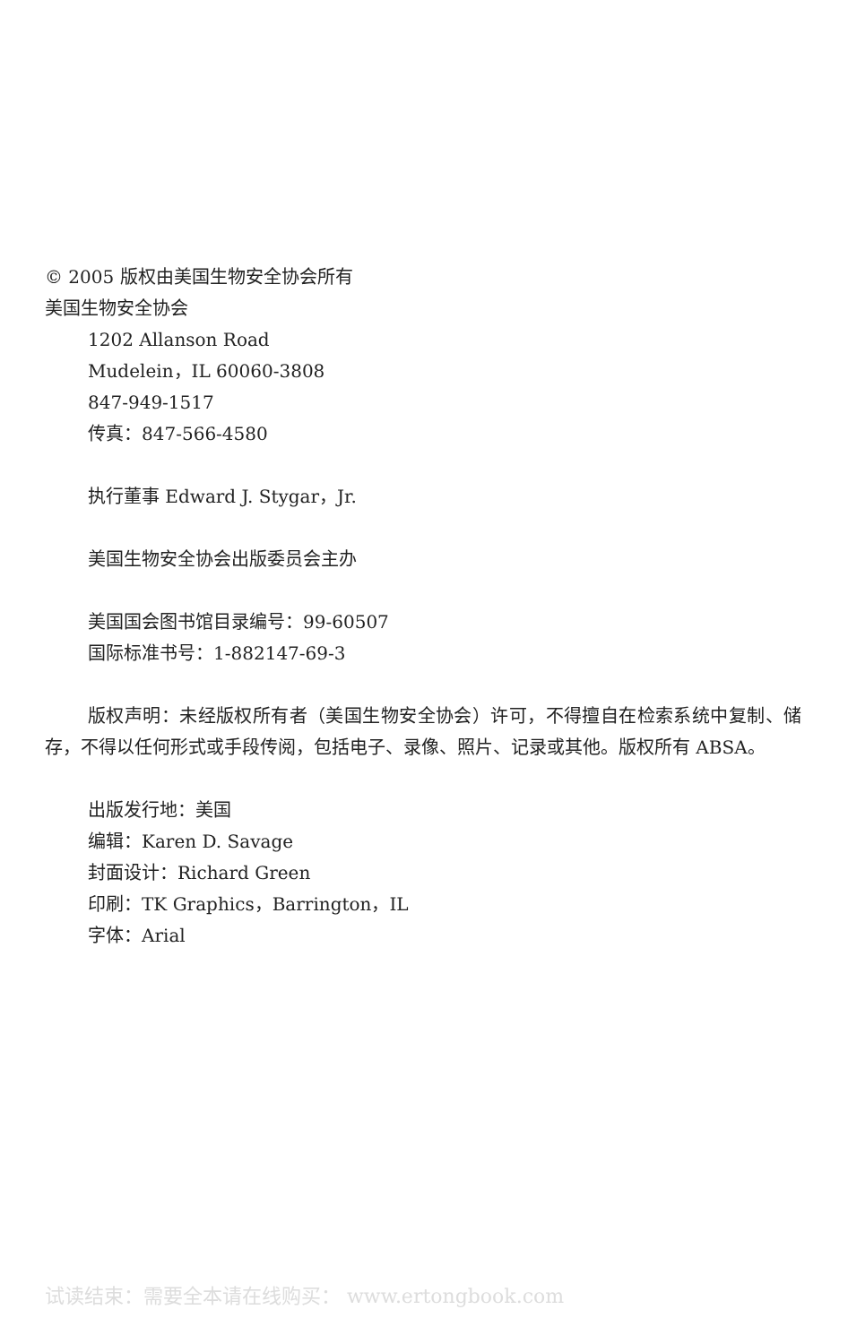© 2005 版权由美国生物安全协会所有
美国生物安全协会
1202 Allanson Road
Mudelein，IL 60060-3808
847-949-1517
传真：847-566-4580
执行董事 Edward J. Stygar，Jr.
美国生物安全协会出版委员会主办
美国国会图书馆目录编号：99-60507
国际标准书号：1-882147-69-3
版权声明：未经版权所有者（美国生物安全协会）许可，不得擅自在检索系统中复制、储存，不得以任何形式或手段传阅，包括电子、录像、照片、记录或其他。版权所有 ABSA。
出版发行地：美国
编辑：Karen D. Savage
封面设计：Richard Green
印刷：TK Graphics，Barrington，IL
字体：Arial
试读结束：需要全本请在线购买： www.ertongbook.com